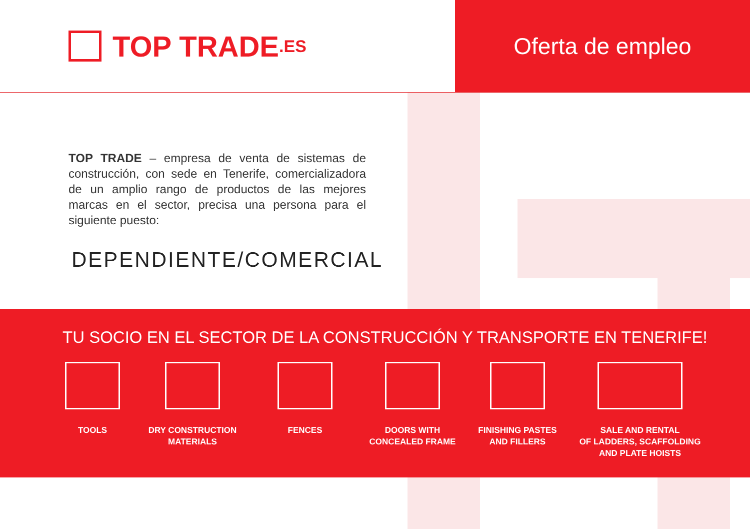TOP TRADE.ES
Oferta de empleo
TOP TRADE – empresa de venta de sistemas de construcción, con sede en Tenerife, comercializadora de un amplio rango de productos de las mejores marcas en el sector, precisa una persona para el siguiente puesto:
DEPENDIENTE/COMERCIAL
TU SOCIO EN EL SECTOR DE LA CONSTRUCCIÓN Y TRANSPORTE EN TENERIFE!
TOOLS DRY CONSTRUCTION
MATERIALS
FENCES DOORS WITH
CONCEALED FRAME
FINISHING PASTES
AND FILLERS
SALE AND RENTAL
OF LADDERS, SCAFFOLDING
AND PLATE HOISTS